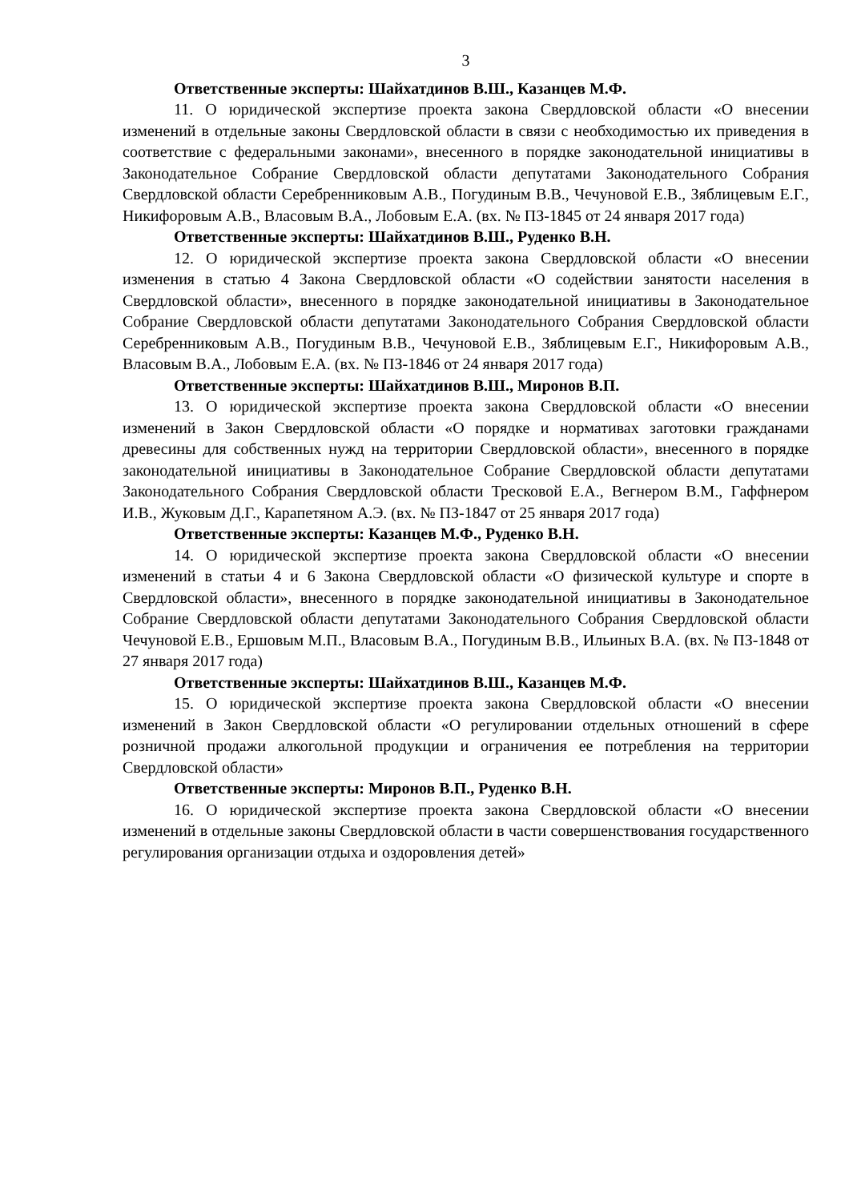3
Ответственные эксперты: Шайхатдинов В.Ш., Казанцев М.Ф.
11. О юридической экспертизе проекта закона Свердловской области «О внесении изменений в отдельные законы Свердловской области в связи с необходимостью их приведения в соответствие с федеральными законами», внесенного в порядке законодательной инициативы в Законодательное Собрание Свердловской области депутатами Законодательного Собрания Свердловской области Серебренниковым А.В., Погудиным В.В., Чечуновой Е.В., Зяблицевым Е.Г., Никифоровым А.В., Власовым В.А., Лобовым Е.А. (вх. № ПЗ-1845 от 24 января 2017 года)
Ответственные эксперты: Шайхатдинов В.Ш., Руденко В.Н.
12. О юридической экспертизе проекта закона Свердловской области «О внесении изменения в статью 4 Закона Свердловской области «О содействии занятости населения в Свердловской области», внесенного в порядке законодательной инициативы в Законодательное Собрание Свердловской области депутатами Законодательного Собрания Свердловской области Серебренниковым А.В., Погудиным В.В., Чечуновой Е.В., Зяблицевым Е.Г., Никифоровым А.В., Власовым В.А., Лобовым Е.А. (вх. № ПЗ-1846 от 24 января 2017 года)
Ответственные эксперты: Шайхатдинов В.Ш., Миронов В.П.
13. О юридической экспертизе проекта закона Свердловской области «О внесении изменений в Закон Свердловской области «О порядке и нормативах заготовки гражданами древесины для собственных нужд на территории Свердловской области», внесенного в порядке законодательной инициативы в Законодательное Собрание Свердловской области депутатами Законодательного Собрания Свердловской области Тресковой Е.А., Вегнером В.М., Гаффнером И.В., Жуковым Д.Г., Карапетяном А.Э. (вх. № ПЗ-1847 от 25 января 2017 года)
Ответственные эксперты: Казанцев М.Ф., Руденко В.Н.
14. О юридической экспертизе проекта закона Свердловской области «О внесении изменений в статьи 4 и 6 Закона Свердловской области «О физической культуре и спорте в Свердловской области», внесенного в порядке законодательной инициативы в Законодательное Собрание Свердловской области депутатами Законодательного Собрания Свердловской области Чечуновой Е.В., Ершовым М.П., Власовым В.А., Погудиным В.В., Ильиных В.А. (вх. № ПЗ-1848 от 27 января 2017 года)
Ответственные эксперты: Шайхатдинов В.Ш., Казанцев М.Ф.
15. О юридической экспертизе проекта закона Свердловской области «О внесении изменений в Закон Свердловской области «О регулировании отдельных отношений в сфере розничной продажи алкогольной продукции и ограничения ее потребления на территории Свердловской области»
Ответственные эксперты: Миронов В.П., Руденко В.Н.
16. О юридической экспертизе проекта закона Свердловской области «О внесении изменений в отдельные законы Свердловской области в части совершенствования государственного регулирования организации отдыха и оздоровления детей»